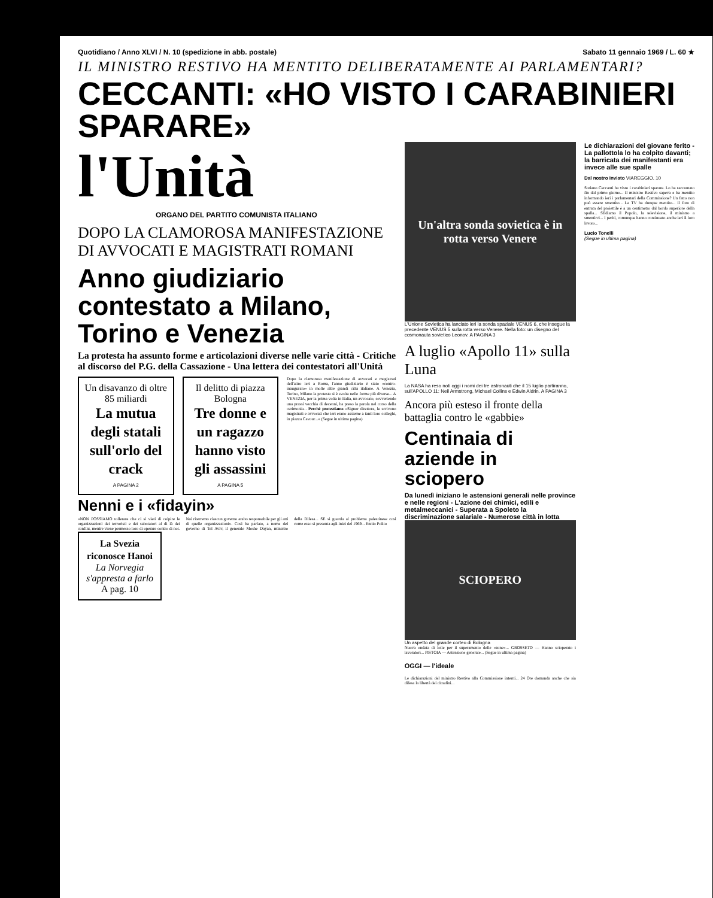Quotidiano / Anno XLVI / N. 10 (spedizione in abb. postale) Sabato 11 gennaio 1969 / L. 60 ★
IL MINISTRO RESTIVO HA MENTITO DELIBERATAMENTE AI PARLAMENTARI?
CECCANTI: «HO VISTO I CARABINIERI SPARARE»
l'Unità
ORGANO DEL PARTITO COMUNISTA ITALIANO
DOPO LA CLAMOROSA MANIFESTAZIONE DI AVVOCATI E MAGISTRATI ROMANI
Anno giudiziario contestato a Milano, Torino e Venezia
La protesta ha assunto forme e articolazioni diverse nelle varie città - Critiche al discorso del P.G. della Cassazione - Una lettera dei contestatori all'Unità
Un disavanzo di oltre 85 miliardi
La mutua degli statali sull'orlo del crack
A PAGINA 2
Il delitto di piazza Bologna
Tre donne e un ragazzo hanno visto gli assassini
A PAGINA 5
Dopo la clamorosa manifestazione di avvocati e magistrati dell'altro ieri a Roma, l'anno giudiziario è stato «contro-inaugurato» in molte altre grandi città italiane. A Venezia, Torino, Milano la protesta si è svolta nelle forme più diverse... A VENEZIA, per la prima volta in Italia, un avvocato, sovvertendo una prassi vecchia di decenni, ha preso la parola nel corso della cerimonia... Perchè protestiamo «Signor direttore, le scrivono magistrati e avvocati che ieri erano assieme a tanti loro colleghi, in piazza Cavour...» (Segue in ultima pagina)
Nenni e i «fidayin»
«NON POSSIAMO tollerare che ci si vieti di colpire le organizzazioni dei terroristi e dei sabotatori al di là dei confini, mentre viene permesso loro di operare contro di noi. Noi riterremo ciascun governo arabo responsabile per gli atti di quelle organizzazioni». Così ha parlato, a nome del governo di Tel Aviv, il generale Moshe Dayan, ministro della Difesa... SE si guarda al problema palestinese così come esso si presenta agli inizi del 1969... Ennio Polito
La Svezia riconosce Hanoi
La Norvegia s'appresta a farlo
A pag. 10
Un'altra sonda sovietica è in rotta verso Venere
L'Unione Sovietica ha lanciato ieri la sonda spaziale VENUS 6, che insegue la precedente VENUS 5 sulla rotta verso Venere. Nella foto: un disegno del cosmonauta sovietico Leonov. A PAGINA 3
A luglio «Apollo 11» sulla Luna
La NASA ha reso noti oggi i nomi dei tre astronauti che il 15 luglio partiranno, sull'APOLLO 11: Neil Armstrong, Michael Collins e Edwin Aldrin. A PAGINA 3
Ancora più esteso il fronte della battaglia contro le «gabbie»
Centinaia di aziende in sciopero
Da lunedì iniziano le astensioni generali nelle province e nelle regioni - L'azione dei chimici, edili e metalmeccanici - Superata a Spoleto la discriminazione salariale - Numerose città in lotta
SCIOPERO
Un aspetto del grande corteo di Bologna
Nuova ondata di lotte per il superamento delle «zone»... GROSSETO — Hanno scioperato i lavoratori... PISTOIA — Astensione generale... (Segue in ultima pagina)
OGGI — l'ideale
Le dichiarazioni del ministro Restivo alla Commissione interni... 24 Ore domanda anche che sia difesa la libertà dei cittadini...
Le dichiarazioni del giovane ferito - La pallottola lo ha colpito davanti; la barricata dei manifestanti era invece alle sue spalle
Dal nostro inviato VIAREGGIO, 10
Soriano Ceccanti ha visto i carabinieri sparare. Lo ha raccontato fin dal primo giorno... Il ministro Restivo sapeva e ha mentito informando ieri i parlamentari della Commissione? Un fatto non può essere smentito... La TV ha dunque mentito... Il foro di entrata del proiettile è a un centimetro dal bordo superiore della spalla... Sfidiamo il Popolo, la televisione, il ministro a smentirci... I periti, comunque hanno continuato anche ieri il loro lavoro...
Lucio Tonelli
(Segue in ultima pagina)